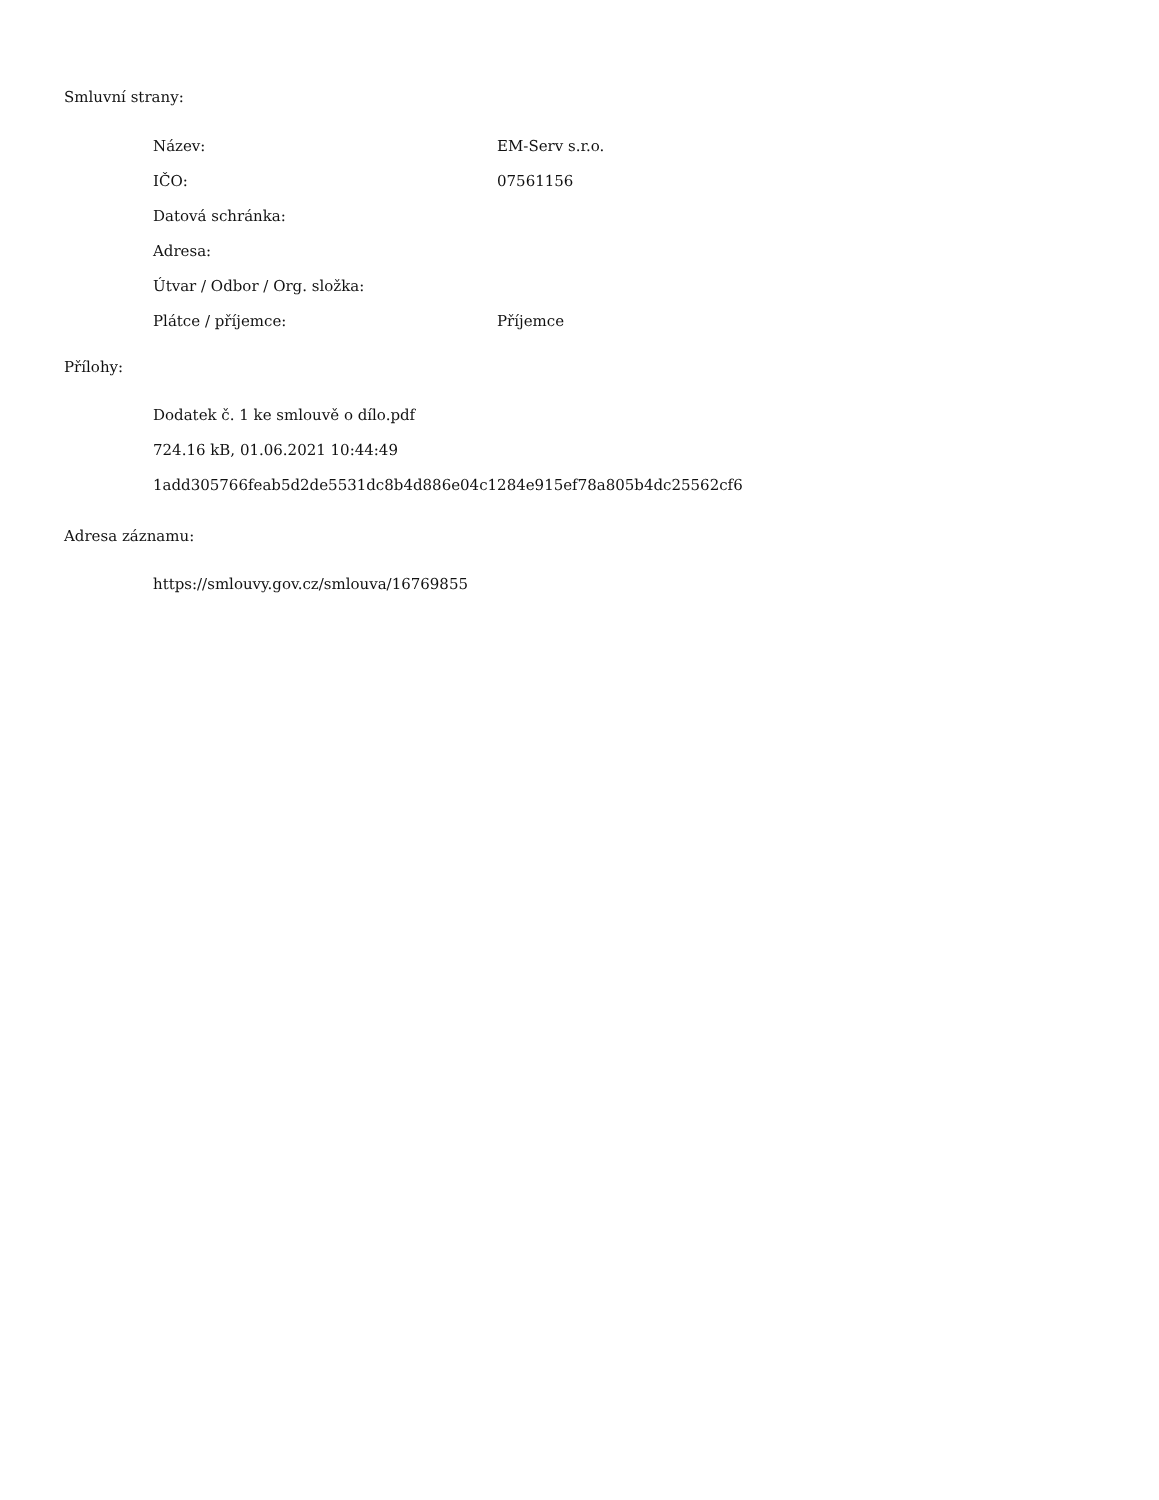Smluvní strany:
| Název: | EM-Serv s.r.o. |
| IČO: | 07561156 |
| Datová schránka: | |
| Adresa: | |
| Útvar / Odbor / Org. složka: | |
| Plátce / příjemce: | Příjemce |
Přílohy:
Dodatek č. 1 ke smlouvě o dílo.pdf
724.16 kB, 01.06.2021 10:44:49
1add305766feab5d2de5531dc8b4d886e04c1284e915ef78a805b4dc25562cf6
Adresa záznamu:
https://smlouvy.gov.cz/smlouva/16769855